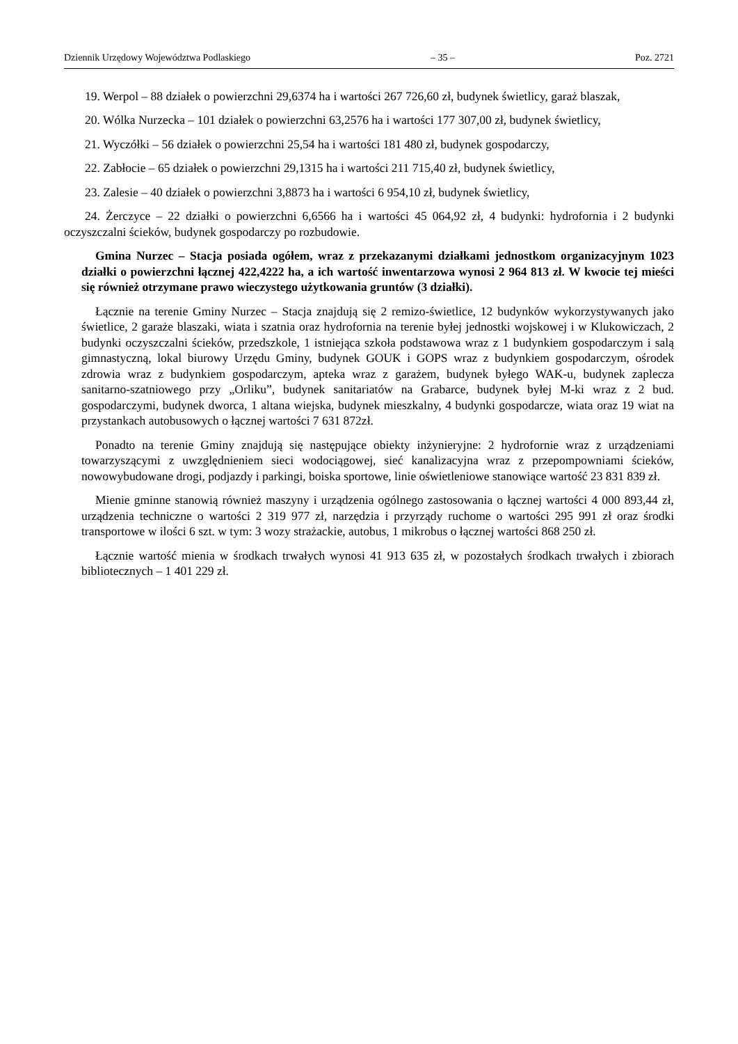Dziennik Urzędowy Województwa Podlaskiego – 35 – Poz. 2721
19. Werpol – 88 działek o powierzchni 29,6374 ha i wartości 267 726,60 zł, budynek świetlicy, garaż blaszak,
20. Wólka Nurzecka – 101 działek o powierzchni 63,2576 ha i wartości 177 307,00 zł, budynek świetlicy,
21. Wyczółki – 56 działek o powierzchni 25,54 ha i wartości 181 480 zł, budynek gospodarczy,
22. Zabłocie – 65 działek o powierzchni 29,1315 ha i wartości 211 715,40 zł, budynek świetlicy,
23. Zalesie – 40 działek o powierzchni 3,8873 ha i wartości 6 954,10 zł, budynek świetlicy,
24. Żerczyce – 22 działki o powierzchni 6,6566 ha i wartości 45 064,92 zł, 4 budynki: hydrofornia i 2 budynki oczyszczalni ścieków, budynek gospodarczy po rozbudowie.
Gmina Nurzec – Stacja posiada ogółem, wraz z przekazanymi działkami jednostkom organizacyjnym 1023 działki o powierzchni łącznej 422,4222 ha, a ich wartość inwentarzowa wynosi 2 964 813 zł. W kwocie tej mieści się również otrzymane prawo wieczystego użytkowania gruntów (3 działki).
Łącznie na terenie Gminy Nurzec – Stacja znajdują się 2 remizo-świetlice, 12 budynków wykorzystywanych jako świetlice, 2 garaże blaszaki, wiata i szatnia oraz hydrofornia na terenie byłej jednostki wojskowej i w Klukowiczach, 2 budynki oczyszczalni ścieków, przedszkole, 1 istniejąca szkoła podstawowa wraz z 1 budynkiem gospodarczym i salą gimnastyczną, lokal biurowy Urzędu Gminy, budynek GOUK i GOPS wraz z budynkiem gospodarczym, ośrodek zdrowia wraz z budynkiem gospodarczym, apteka wraz z garażem, budynek byłego WAK-u, budynek zaplecza sanitarno-szatniowego przy „Orliku”, budynek sanitariatów na Grabarce, budynek byłej M-ki wraz z 2 bud. gospodarczymi, budynek dworca, 1 altana wiejska, budynek mieszkalny, 4 budynki gospodarcze, wiata oraz 19 wiat na przystankach autobusowych o łącznej wartości 7 631 872zł.
Ponadto na terenie Gminy znajdują się następujące obiekty inżynieryjne: 2 hydrofornie wraz z urządzeniami towarzyszącymi z uwzględnieniem sieci wodociągowej, sieć kanalizacyjna wraz z przepompowniami ścieków, nowowybudowane drogi, podjazdy i parkingi, boiska sportowe, linie oświetleniowe stanowiące wartość 23 831 839 zł.
Mienie gminne stanowią również maszyny i urządzenia ogólnego zastosowania o łącznej wartości 4 000 893,44 zł, urządzenia techniczne o wartości 2 319 977 zł, narzędzia i przyrządy ruchome o wartości 295 991 zł oraz środki transportowe w ilości 6 szt. w tym: 3 wozy strażackie, autobus, 1 mikrobus o łącznej wartości 868 250 zł.
Łącznie wartość mienia w środkach trwałych wynosi 41 913 635 zł, w pozostałych środkach trwałych i zbiorach bibliotecznych – 1 401 229 zł.